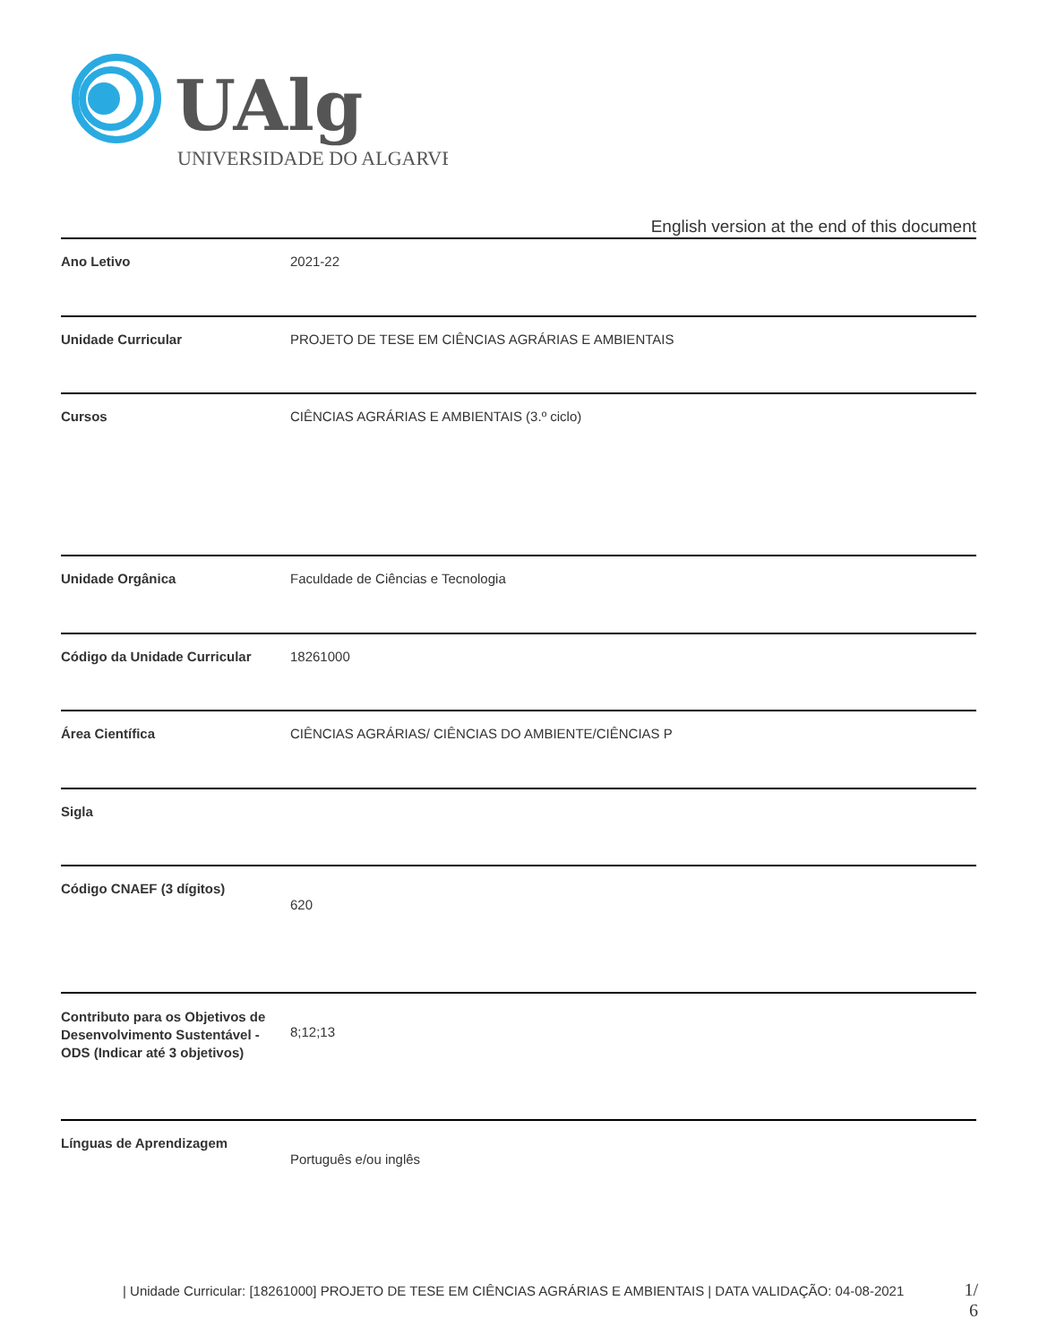UAlg
UNIVERSIDADE DO ALGARVE
English version at the end of this document
| Ano Letivo | 2021-22 |
| Unidade Curricular | PROJETO DE TESE EM CIÊNCIAS AGRÁRIAS E AMBIENTAIS |
| Cursos | CIÊNCIAS AGRÁRIAS E AMBIENTAIS (3.º ciclo) |
| Unidade Orgânica | Faculdade de Ciências e Tecnologia |
| Código da Unidade Curricular | 18261000 |
| Área Científica | CIÊNCIAS AGRÁRIAS/ CIÊNCIAS DO AMBIENTE/CIÊNCIAS P |
| Sigla | |
| Código CNAEF (3 dígitos) | 620 |
| Contributo para os Objetivos de Desenvolvimento Sustentável - ODS (Indicar até 3 objetivos) | 8;12;13 |
| Línguas de Aprendizagem | Português e/ou inglês |
| Unidade Curricular: [18261000] PROJETO DE TESE EM CIÊNCIAS AGRÁRIAS E AMBIENTAIS | DATA VALIDAÇÃO: 04-08-2021
1/
6